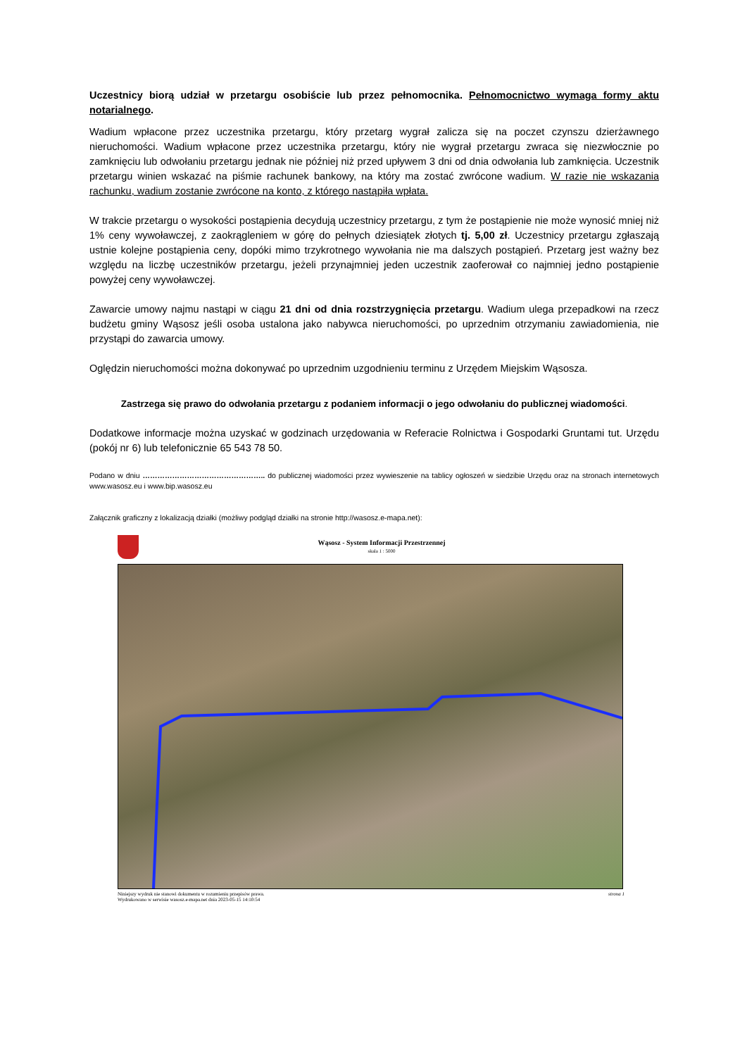Uczestnicy biorą udział w przetargu osobiście lub przez pełnomocnika. Pełnomocnictwo wymaga formy aktu notarialnego.
Wadium wpłacone przez uczestnika przetargu, który przetarg wygrał zalicza się na poczet czynszu dzierżawnego nieruchomości. Wadium wpłacone przez uczestnika przetargu, który nie wygrał przetargu zwraca się niezwłocznie po zamknięciu lub odwołaniu przetargu jednak nie później niż przed upływem 3 dni od dnia odwołania lub zamknięcia. Uczestnik przetargu winien wskazać na piśmie rachunek bankowy, na który ma zostać zwrócone wadium. W razie nie wskazania rachunku, wadium zostanie zwrócone na konto, z którego nastąpiła wpłata.
W trakcie przetargu o wysokości postąpienia decydują uczestnicy przetargu, z tym że postąpienie nie może wynosić mniej niż 1% ceny wywoławczej, z zaokrągleniem w górę do pełnych dziesiątek złotych tj. 5,00 zł. Uczestnicy przetargu zgłaszają ustnie kolejne postąpienia ceny, dopóki mimo trzykrotnego wywołania nie ma dalszych postąpień. Przetarg jest ważny bez względu na liczbę uczestników przetargu, jeżeli przynajmniej jeden uczestnik zaoferował co najmniej jedno postąpienie powyżej ceny wywoławczej.
Zawarcie umowy najmu nastąpi w ciągu 21 dni od dnia rozstrzygnięcia przetargu. Wadium ulega przepadkowi na rzecz budżetu gminy Wąsosz jeśli osoba ustalona jako nabywca nieruchomości, po uprzednim otrzymaniu zawiadomienia, nie przystąpi do zawarcia umowy.
Oględzin nieruchomości można dokonywać po uprzednim uzgodnieniu terminu z Urzędem Miejskim Wąsosza.
Zastrzega się prawo do odwołania przetargu z podaniem informacji o jego odwołaniu do publicznej wiadomości.
Dodatkowe informacje można uzyskać w godzinach urzędowania w Referacie Rolnictwa i Gospodarki Gruntami tut. Urzędu (pokój nr 6) lub telefonicznie 65 543 78 50.
Podano w dniu ………………………………………….. do publicznej wiadomości przez wywieszenie na tablicy ogłoszeń w siedzibie Urzędu oraz na stronach internetowych www.wasosz.eu i www.bip.wasosz.eu
Załącznik graficzny z lokalizacją działki (możliwy podgląd działki na stronie http://wasosz.e-mapa.net):
Wąsosz - System Informacji Przestrzennej
skala 1 : 5000
Niniejszy wydruk nie stanowi dokumentu w rozumieniu przepisów prawa.
Wydrukowano w serwisie wasosz.e-mapa.net dnia 2023-05-15 14:10:54 strona 1